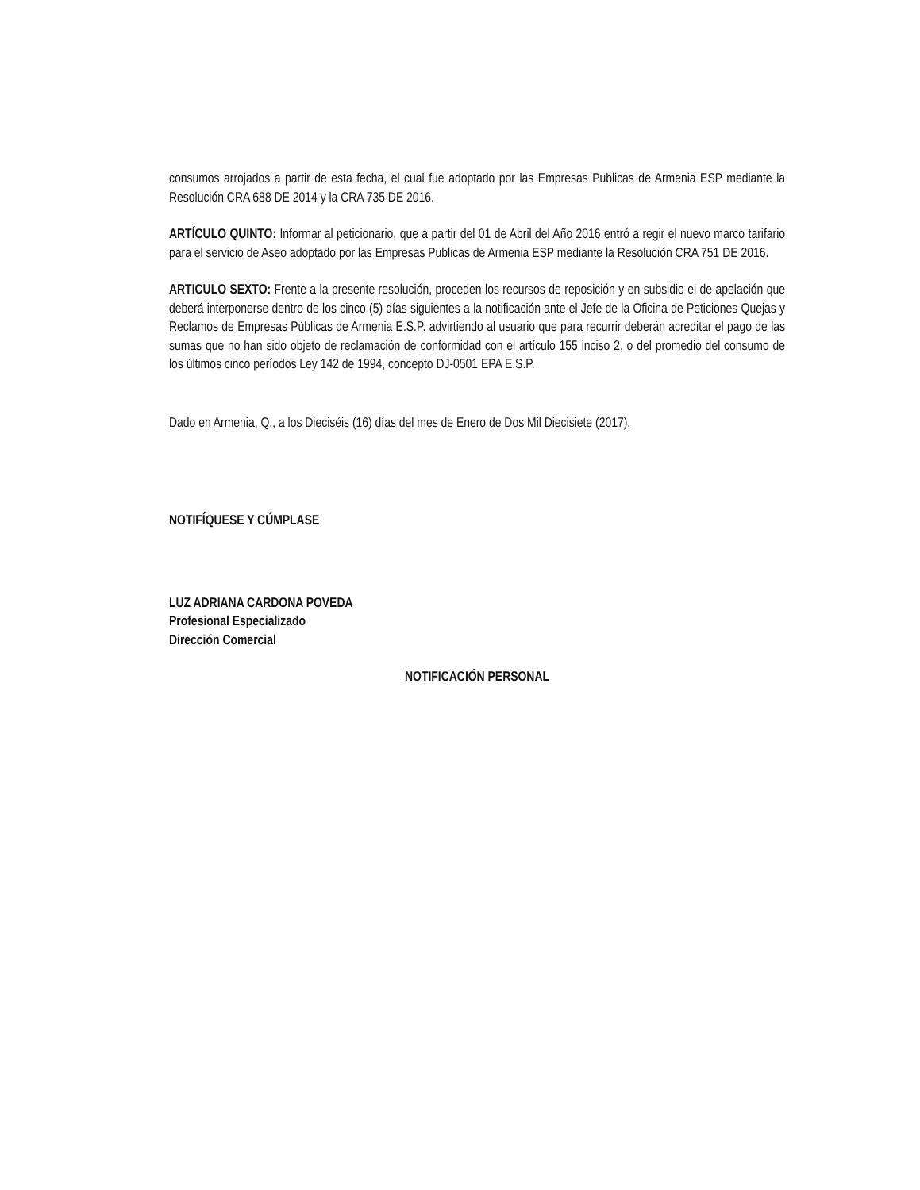consumos arrojados a partir de esta fecha, el cual fue adoptado por las Empresas Publicas de Armenia ESP mediante la Resolución CRA 688 DE 2014 y la CRA 735 DE 2016.
ARTÍCULO QUINTO: Informar al peticionario, que a partir del 01 de Abril del Año 2016 entró a regir el nuevo marco tarifario para el servicio de Aseo adoptado por las Empresas Publicas de Armenia ESP mediante la Resolución CRA 751 DE 2016.
ARTICULO SEXTO: Frente a la presente resolución, proceden los recursos de reposición y en subsidio el de apelación que deberá interponerse dentro de los cinco (5) días siguientes a la notificación ante el Jefe de la Oficina de Peticiones Quejas y Reclamos de Empresas Públicas de Armenia E.S.P. advirtiendo al usuario que para recurrir deberán acreditar el pago de las sumas que no han sido objeto de reclamación de conformidad con el artículo 155 inciso 2, o del promedio del consumo de los últimos cinco períodos Ley 142 de 1994, concepto DJ-0501 EPA E.S.P.
Dado en Armenia, Q., a los Dieciséis (16) días del mes de Enero de Dos Mil Diecisiete (2017).
NOTIFÍQUESE Y CÚMPLASE
LUZ ADRIANA CARDONA POVEDA
Profesional Especializado
Dirección Comercial
NOTIFICACIÓN PERSONAL